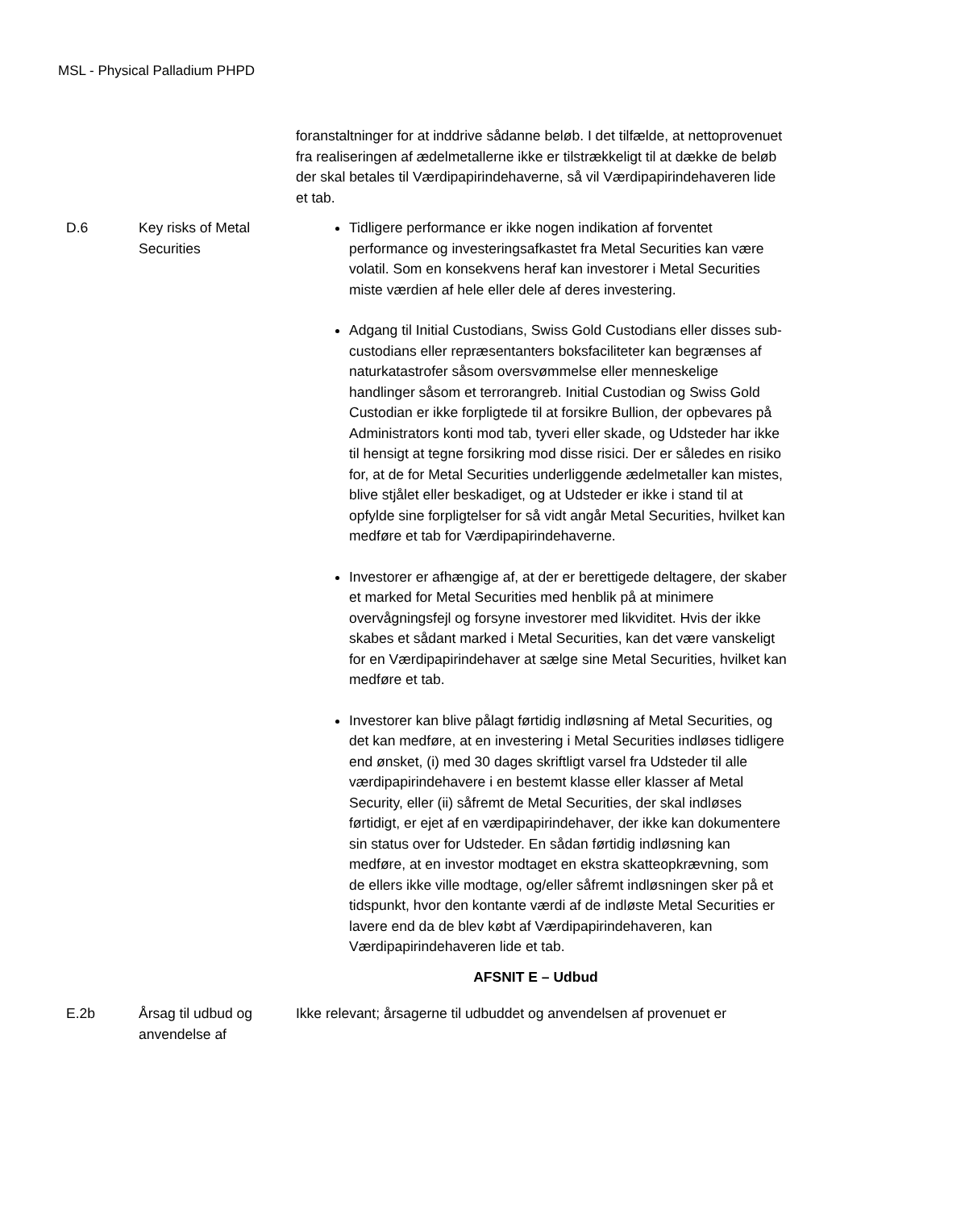MSL - Physical Palladium PHPD
| | | foranstaltninger for at inddrive sådanne beløb. I det tilfælde, at nettoprovenuet fra realiseringen af ædelmetallerne ikke er tilstrækkeligt til at dække de beløb der skal betales til Værdipapirindehaverne, så vil Værdipapirindehaveren lide et tab. |
| D.6 | Key risks of Metal Securities | Tidligere performance er ikke nogen indikation af forventet performance og investeringsafkastet fra Metal Securities kan være volatil. Som en konsekvens heraf kan investorer i Metal Securities miste værdien af hele eller dele af deres investering. Adgang til Initial Custodians, Swiss Gold Custodians eller disses sub-custodians eller repræsentanters boksfaciliteter kan begrænses af naturkatastrofer såsom oversvømmelse eller menneskelige handlinger såsom et terrorangreb. Initial Custodian og Swiss Gold Custodian er ikke forpligtede til at forsikre Bullion, der opbevares på Administrators konti mod tab, tyveri eller skade, og Udsteder har ikke til hensigt at tegne forsikring mod disse risici. Der er således en risiko for, at de for Metal Securities underliggende ædelmetaller kan mistes, blive stjålet eller beskadiget, og at Udsteder er ikke i stand til at opfylde sine forpligtelser for så vidt angår Metal Securities, hvilket kan medføre et tab for Værdipapirindehaverne. Investorer er afhængige af, at der er berettigede deltagere, der skaber et marked for Metal Securities med henblik på at minimere overvågningsfejl og forsyne investorer med likviditet. Hvis der ikke skabes et sådant marked i Metal Securities, kan det være vanskeligt for en Værdipapirindehaver at sælge sine Metal Securities, hvilket kan medføre et tab. Investorer kan blive pålagt førtidig indløsning af Metal Securities, og det kan medføre, at en investering i Metal Securities indløses tidligere end ønsket, (i) med 30 dages skriftligt varsel fra Udsteder til alle værdipapirindehavere i en bestemt klasse eller klasser af Metal Security, eller (ii) såfremt de Metal Securities, der skal indløses førtidigt, er ejet af en værdipapirindehaver, der ikke kan dokumentere sin status over for Udsteder. En sådan førtidig indløsning kan medføre, at en investor modtaget en ekstra skatteopkrævning, som de ellers ikke ville modtage, og/eller såfremt indløsningen sker på et tidspunkt, hvor den kontante værdi af de indløste Metal Securities er lavere end da de blev købt af Værdipapirindehaveren, kan Værdipapirindehaveren lide et tab. |
| AFSNIT E – Udbud | | |
| E.2b | Årsag til udbud og anvendelse af | Ikke relevant; årsagerne til udbuddet og anvendelsen af provenuet er |